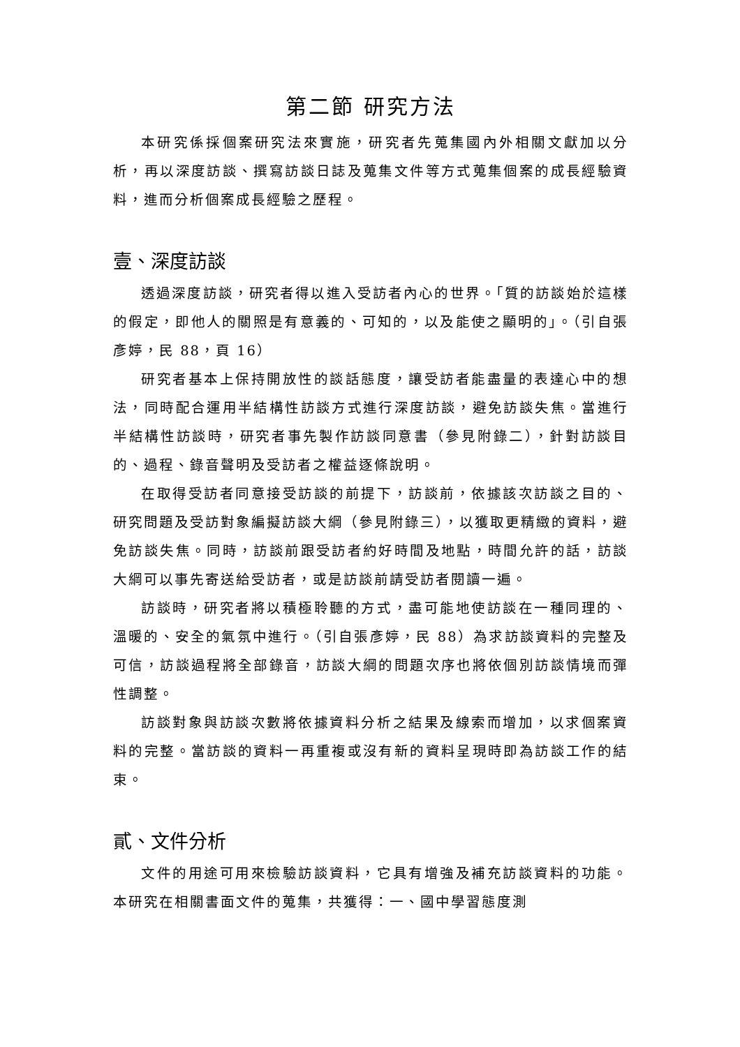第二節 研究方法
本研究係採個案研究法來實施，研究者先蒐集國內外相關文獻加以分析，再以深度訪談、撰寫訪談日誌及蒐集文件等方式蒐集個案的成長經驗資料，進而分析個案成長經驗之歷程。
壹、深度訪談
透過深度訪談，研究者得以進入受訪者內心的世界。「質的訪談始於這樣的假定，即他人的關照是有意義的、可知的，以及能使之顯明的」。（引自張彥婷，民 88，頁 16）
研究者基本上保持開放性的談話態度，讓受訪者能盡量的表達心中的想法，同時配合運用半結構性訪談方式進行深度訪談，避免訪談失焦。當進行半結構性訪談時，研究者事先製作訪談同意書（參見附錄二），針對訪談目的、過程、錄音聲明及受訪者之權益逐條說明。
在取得受訪者同意接受訪談的前提下，訪談前，依據該次訪談之目的、研究問題及受訪對象編擬訪談大綱（參見附錄三），以獲取更精緻的資料，避免訪談失焦。同時，訪談前跟受訪者約好時間及地點，時間允許的話，訪談大綱可以事先寄送給受訪者，或是訪談前請受訪者閱讀一遍。
訪談時，研究者將以積極聆聽的方式，盡可能地使訪談在一種同理的、溫暖的、安全的氣氛中進行。（引自張彥婷，民 88）為求訪談資料的完整及可信，訪談過程將全部錄音，訪談大綱的問題次序也將依個別訪談情境而彈性調整。
訪談對象與訪談次數將依據資料分析之結果及線索而增加，以求個案資料的完整。當訪談的資料一再重複或沒有新的資料呈現時即為訪談工作的結束。
貳、文件分析
文件的用途可用來檢驗訪談資料，它具有增強及補充訪談資料的功能。本研究在相關書面文件的蒐集，共獲得：一、國中學習態度測